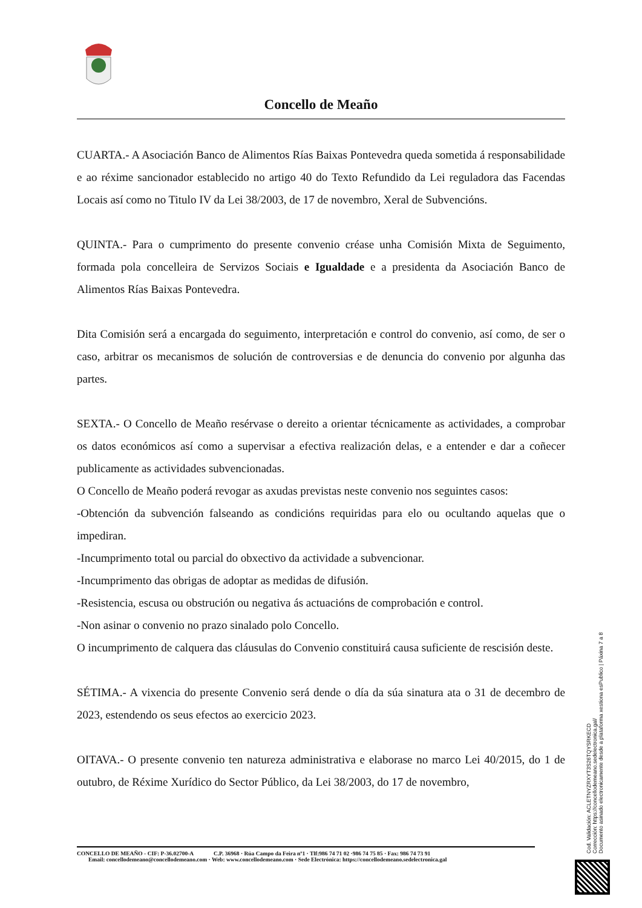Concello de Meaño
CUARTA.- A Asociación Banco de Alimentos Rías Baixas Pontevedra queda sometida á responsabilidade e ao réxime sancionador establecido no artigo 40 do Texto Refundido da Lei reguladora das Facendas Locais así como no Titulo IV da Lei 38/2003, de 17 de novembro, Xeral de Subvencións.
QUINTA.- Para o cumprimento do presente convenio créase unha Comisión Mixta de Seguimento, formada pola concelleira de Servizos Sociais e Igualdade e a presidenta da Asociación Banco de Alimentos Rías Baixas Pontevedra.
Dita Comisión será a encargada do seguimento, interpretación e control do convenio, así como, de ser o caso, arbitrar os mecanismos de solución de controversias e de denuncia do convenio por algunha das partes.
SEXTA.- O Concello de Meaño resérvase o dereito a orientar técnicamente as actividades, a comprobar os datos económicos así como a supervisar a efectiva realización delas, e a entender e dar a coñecer publicamente as actividades subvencionadas.
O Concello de Meaño poderá revogar as axudas previstas neste convenio nos seguintes casos:
-Obtención da subvención falseando as condicións requiridas para elo ou ocultando aquelas que o impediran.
-Incumprimento total ou parcial do obxectivo da actividade a subvencionar.
-Incumprimento das obrigas de adoptar as medidas de difusión.
-Resistencia, escusa ou obstrución ou negativa ás actuacións de comprobación e control.
-Non asinar o convenio no prazo sinalado polo Concello.
O incumprimento de calquera das cláusulas do Convenio constituirá causa suficiente de rescisión deste.
SÉTIMA.- A vixencia do presente Convenio será dende o día da súa sinatura ata o 31 de decembro de 2023, estendendo os seus efectos ao exercicio 2023.
OITAVA.- O presente convenio ten natureza administrativa e elaborase no marco Lei 40/2015, do 1 de outubro, de Réxime Xurídico do Sector Público, da Lei 38/2003, do 17 de novembro,
Cod. Validación: ACLETNYZRXYT3S26TQYSRKECD
Corrección: https://concellodemeano.sedelectronica.gal/
Documento asinado electronicamente desde a plataforma xestiona esPublico | Páxina 7 a 8
CONCELLO DE MEAÑO - CIF: P-36.02700-A C.P. 36968 · Rúa Campo da Feira nº1 · Tlf:986 74 71 02 ·986 74 75 85 · Fax: 986 74 73 91
Email: concellodemeano@concellodemeano.com · Web: www.concellodemeano.com · Sede Electrónica: https://concellodemeano.sedelectronica.gal